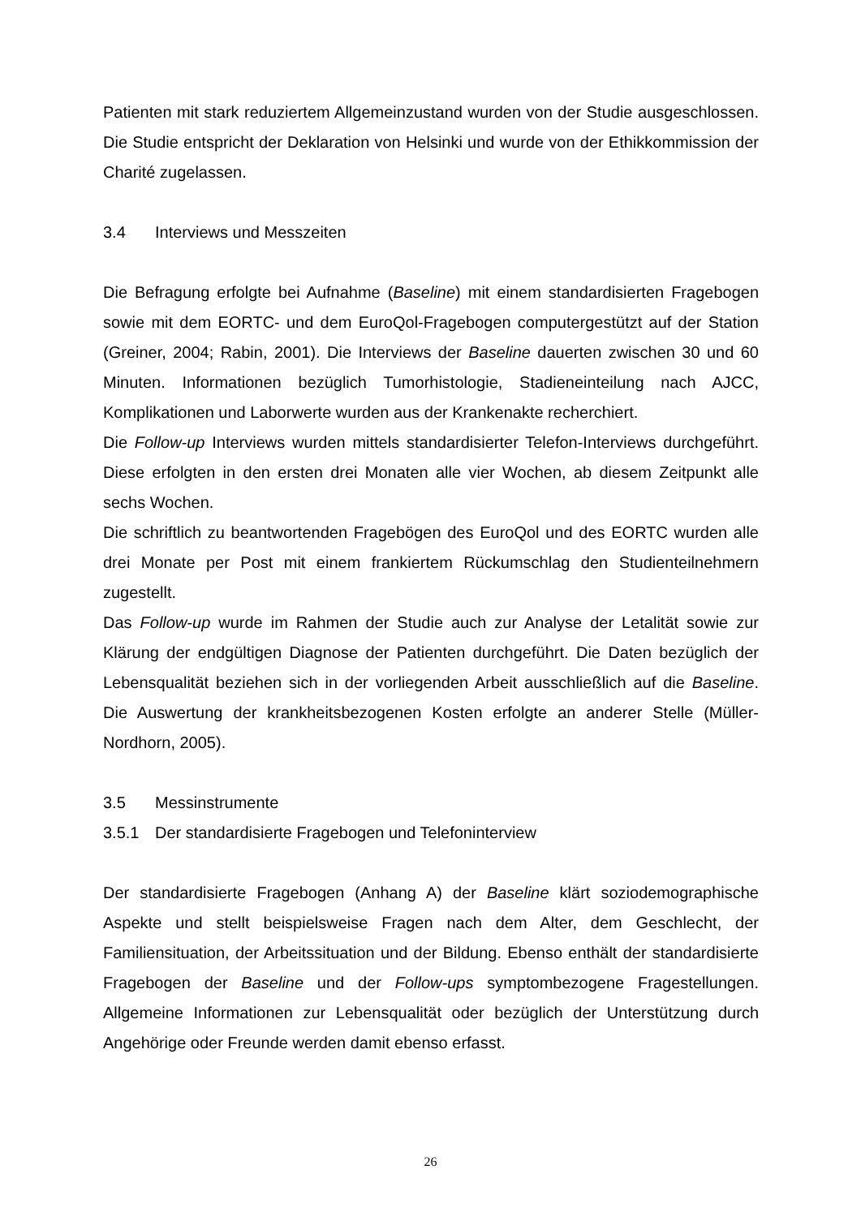Patienten mit stark reduziertem Allgemeinzustand wurden von der Studie ausgeschlossen. Die Studie entspricht der Deklaration von Helsinki und wurde von der Ethikkommission der Charité zugelassen.
3.4 Interviews und Messzeiten
Die Befragung erfolgte bei Aufnahme (Baseline) mit einem standardisierten Fragebogen sowie mit dem EORTC- und dem EuroQol-Fragebogen computergestützt auf der Station (Greiner, 2004; Rabin, 2001). Die Interviews der Baseline dauerten zwischen 30 und 60 Minuten. Informationen bezüglich Tumorhistologie, Stadieneinteilung nach AJCC, Komplikationen und Laborwerte wurden aus der Krankenakte recherchiert.
Die Follow-up Interviews wurden mittels standardisierter Telefon-Interviews durchgeführt. Diese erfolgten in den ersten drei Monaten alle vier Wochen, ab diesem Zeitpunkt alle sechs Wochen.
Die schriftlich zu beantwortenden Fragebögen des EuroQol und des EORTC wurden alle drei Monate per Post mit einem frankiertem Rückumschlag den Studienteilnehmern zugestellt.
Das Follow-up wurde im Rahmen der Studie auch zur Analyse der Letalität sowie zur Klärung der endgültigen Diagnose der Patienten durchgeführt. Die Daten bezüglich der Lebensqualität beziehen sich in der vorliegenden Arbeit ausschließlich auf die Baseline. Die Auswertung der krankheitsbezogenen Kosten erfolgte an anderer Stelle (Müller-Nordhorn, 2005).
3.5 Messinstrumente
3.5.1 Der standardisierte Fragebogen und Telefoninterview
Der standardisierte Fragebogen (Anhang A) der Baseline klärt soziodemographische Aspekte und stellt beispielsweise Fragen nach dem Alter, dem Geschlecht, der Familiensituation, der Arbeitssituation und der Bildung. Ebenso enthält der standardisierte Fragebogen der Baseline und der Follow-ups symptombezogene Fragestellungen. Allgemeine Informationen zur Lebensqualität oder bezüglich der Unterstützung durch Angehörige oder Freunde werden damit ebenso erfasst.
26